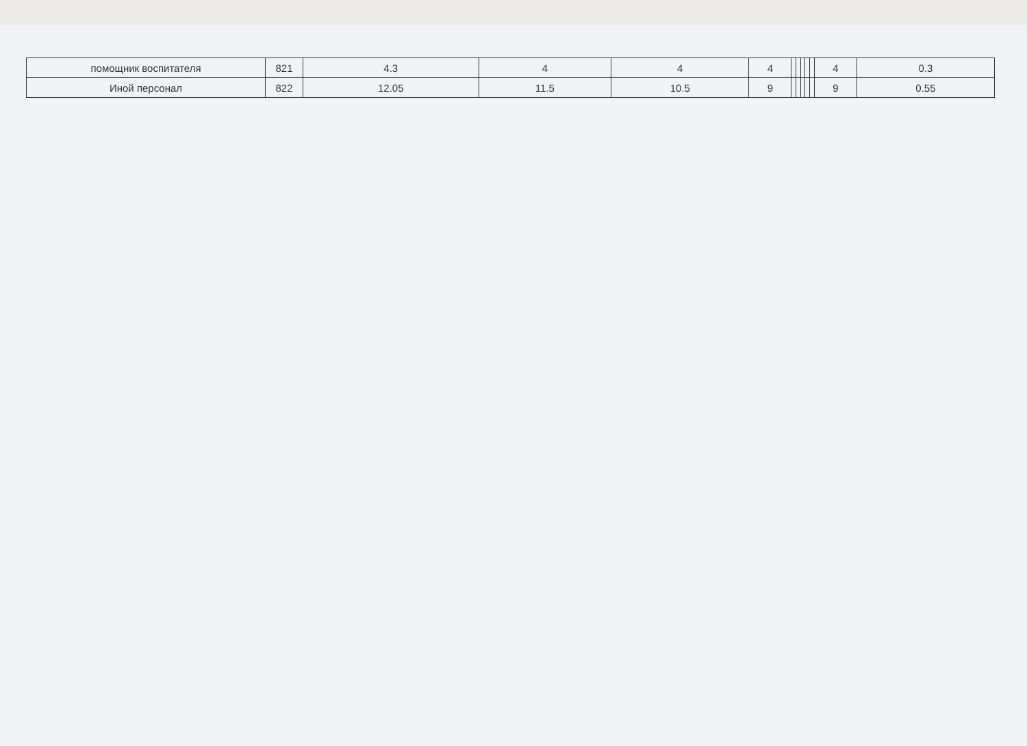| помощник воспитателя | 821 | 4.3 | 4 | 4 | 4 | | | | | | 4 | 0.3 |
| Иной персонал | 822 | 12.05 | 11.5 | 10.5 | 9 | | | | | | 9 | 0.55 |